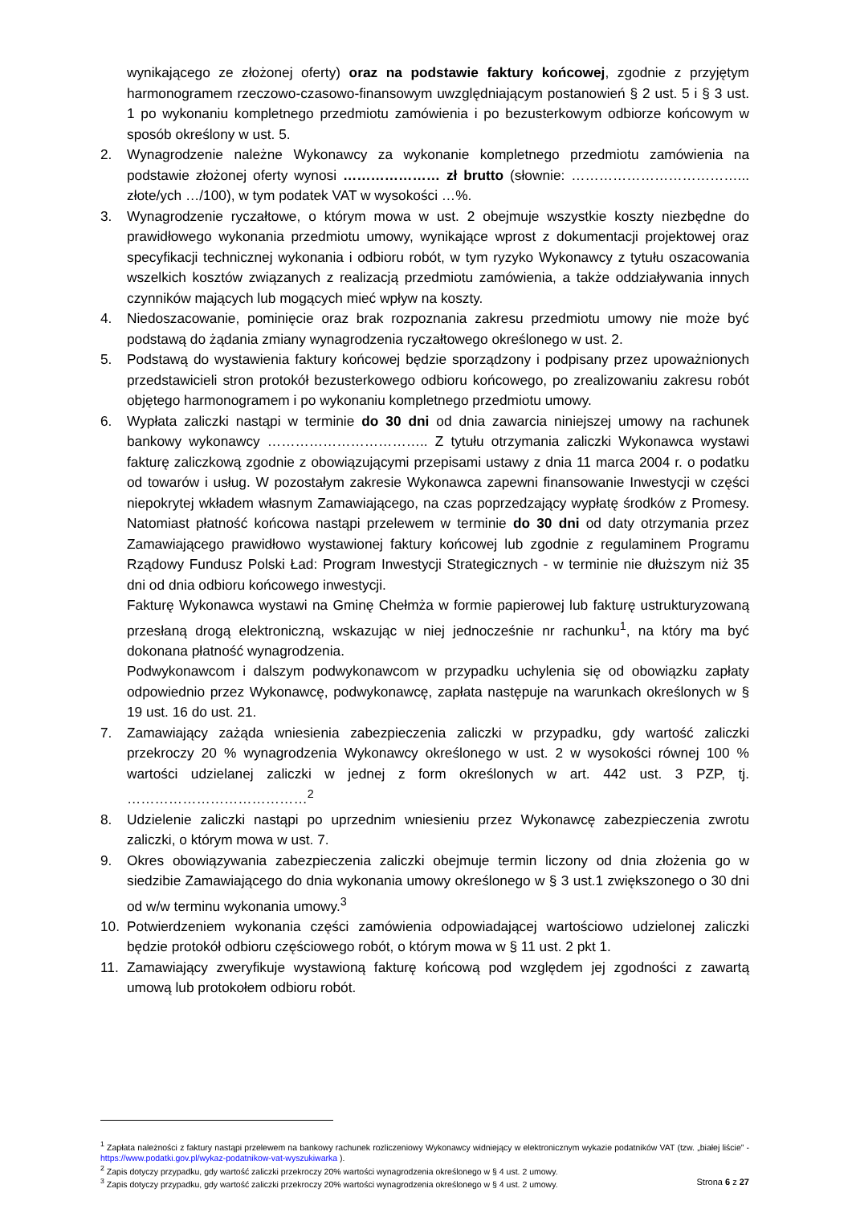wynikającego ze złożonej oferty) oraz na podstawie faktury końcowej, zgodnie z przyjętym harmonogramem rzeczowo-czasowo-finansowym uwzględniającym postanowień § 2 ust. 5 i § 3 ust. 1 po wykonaniu kompletnego przedmiotu zamówienia i po bezusterkowym odbiorze końcowym w sposób określony w ust. 5.
2. Wynagrodzenie należne Wykonawcy za wykonanie kompletnego przedmiotu zamówienia na podstawie złożonej oferty wynosi ………………… zł brutto (słownie: ………………………………... złote/ych …/100), w tym podatek VAT w wysokości …%.
3. Wynagrodzenie ryczałtowe, o którym mowa w ust. 2 obejmuje wszystkie koszty niezbędne do prawidłowego wykonania przedmiotu umowy, wynikające wprost z dokumentacji projektowej oraz specyfikacji technicznej wykonania i odbioru robót, w tym ryzyko Wykonawcy z tytułu oszacowania wszelkich kosztów związanych z realizacją przedmiotu zamówienia, a także oddziaływania innych czynników mających lub mogących mieć wpływ na koszty.
4. Niedoszacowanie, pominięcie oraz brak rozpoznania zakresu przedmiotu umowy nie może być podstawą do żądania zmiany wynagrodzenia ryczałtowego określonego w ust. 2.
5. Podstawą do wystawienia faktury końcowej będzie sporządzony i podpisany przez upoważnionych przedstawicieli stron protokół bezusterkowego odbioru końcowego, po zrealizowaniu zakresu robót objętego harmonogramem i po wykonaniu kompletnego przedmiotu umowy.
6. Wypłata zaliczki nastąpi w terminie do 30 dni od dnia zawarcia niniejszej umowy na rachunek bankowy wykonawcy …………………………….. Z tytułu otrzymania zaliczki Wykonawca wystawi fakturę zaliczkową zgodnie z obowiązującymi przepisami ustawy z dnia 11 marca 2004 r. o podatku od towarów i usług. W pozostałym zakresie Wykonawca zapewni finansowanie Inwestycji w części niepokrytej wkładem własnym Zamawiającego, na czas poprzedzający wypłatę środków z Promesy. Natomiast płatność końcowa nastąpi przelewem w terminie do 30 dni od daty otrzymania przez Zamawiającego prawidłowo wystawionej faktury końcowej lub zgodnie z regulaminem Programu Rządowy Fundusz Polski Ład: Program Inwestycji Strategicznych - w terminie nie dłuższym niż 35 dni od dnia odbioru końcowego inwestycji.
Fakturę Wykonawca wystawi na Gminę Chełmża w formie papierowej lub fakturę ustrukturyzowaną przesłaną drogą elektroniczną, wskazując w niej jednocześnie nr rachunku<sup>1</sup>, na który ma być dokonana płatność wynagrodzenia.
Podwykonawcom i dalszym podwykonawcom w przypadku uchylenia się od obowiązku zapłaty odpowiednio przez Wykonawcę, podwykonawcę, zapłata następuje na warunkach określonych w § 19 ust. 16 do ust. 21.
7. Zamawiający zażąda wniesienia zabezpieczenia zaliczki w przypadku, gdy wartość zaliczki przekroczy 20 % wynagrodzenia Wykonawcy określonego w ust. 2 w wysokości równej 100 % wartości udzielanej zaliczki w jednej z form określonych w art. 442 ust. 3 PZP, tj. …………………………………<sup>2</sup>
8. Udzielenie zaliczki nastąpi po uprzednim wniesieniu przez Wykonawcę zabezpieczenia zwrotu zaliczki, o którym mowa w ust. 7.
9. Okres obowiązywania zabezpieczenia zaliczki obejmuje termin liczony od dnia złożenia go w siedzibie Zamawiającego do dnia wykonania umowy określonego w § 3 ust.1 zwiększonego o 30 dni od w/w terminu wykonania umowy.<sup>3</sup>
10. Potwierdzeniem wykonania części zamówienia odpowiadającej wartościowo udzielonej zaliczki będzie protokół odbioru częściowego robót, o którym mowa w § 11 ust. 2 pkt 1.
11. Zamawiający zweryfikuje wystawioną fakturę końcową pod względem jej zgodności z zawartą umową lub protokołem odbioru robót.
<sup>1</sup> Zapłata należności z faktury nastąpi przelewem na bankowy rachunek rozliczeniowy Wykonawcy widniejący w elektronicznym wykazie podatników VAT (tzw. „białej liście” - https://www.podatki.gov.pl/wykaz-podatnikow-vat-wyszukiwarka ).
<sup>2</sup> Zapis dotyczy przypadku, gdy wartość zaliczki przekroczy 20% wartości wynagrodzenia określonego w § 4 ust. 2 umowy.
<sup>3</sup> Zapis dotyczy przypadku, gdy wartość zaliczki przekroczy 20% wartości wynagrodzenia określonego w § 4 ust. 2 umowy.
Strona 6 z 27